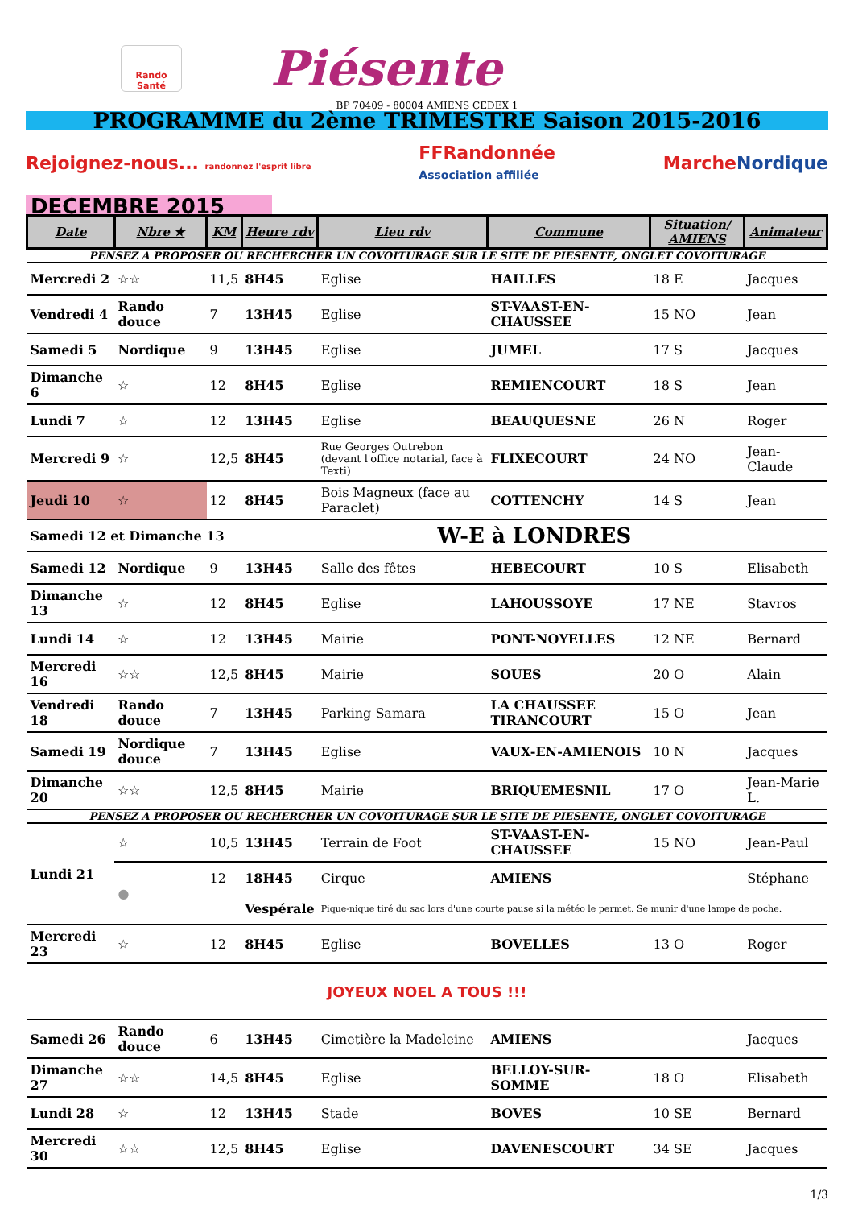Rando Santé
Piésente
BP 70409 - 80004 AMIENS CEDEX 1
PROGRAMME du 2ème TRIMESTRE Saison 2015-2016
Rejoignez-nous... randonnez l'esprit libre FFRandonnée
Association affiliée MarcheNordique
DECEMBRE 2015
| Date | Nbre ★ | KM | Heure rdv | Lieu rdv | Commune | Situation/ AMIENS | Animateur |
| --- | --- | --- | --- | --- | --- | --- | --- |
| PENSEZ A PROPOSER OU RECHERCHER UN COVOITURAGE SUR LE SITE DE PIESENTE, ONGLET COVOITURAGE | | | | | | | |
| Mercredi 2 | ☆☆ | 11,5 | 8H45 | Eglise | HAILLES | 18 E | Jacques |
| Vendredi 4 | Rando douce | 7 | 13H45 | Eglise | ST-VAAST-EN-CHAUSSEE | 15 NO | Jean |
| Samedi 5 | Nordique | 9 | 13H45 | Eglise | JUMEL | 17 S | Jacques |
| Dimanche 6 | ☆ | 12 | 8H45 | Eglise | REMIENCOURT | 18 S | Jean |
| Lundi 7 | ☆ | 12 | 13H45 | Eglise | BEAUQUESNE | 26 N | Roger |
| Mercredi 9 | ☆ | 12,5 | 8H45 | Rue Georges Outrebon (devant l'office notarial, face à Texti) | FLIXECOURT | 24 NO | Jean-Claude |
| Jeudi 10 | ☆ | 12 | 8H45 | Bois Magneux (face au Paraclet) | COTTENCHY | 14 S | Jean |
| Samedi 12 et Dimanche 13 | | | W-E à LONDRES | | | | |
| Samedi 12 | Nordique | 9 | 13H45 | Salle des fêtes | HEBECOURT | 10 S | Elisabeth |
| Dimanche 13 | ☆ | 12 | 8H45 | Eglise | LAHOUSSOYE | 17 NE | Stavros |
| Lundi 14 | ☆ | 12 | 13H45 | Mairie | PONT-NOYELLES | 12 NE | Bernard |
| Mercredi 16 | ☆☆ | 12,5 | 8H45 | Mairie | SOUES | 20 O | Alain |
| Vendredi 18 | Rando douce | 7 | 13H45 | Parking Samara | LA CHAUSSEE TIRANCOURT | 15 O | Jean |
| Samedi 19 | Nordique douce | 7 | 13H45 | Eglise | VAUX-EN-AMIENOIS | 10 N | Jacques |
| Dimanche 20 | ☆☆ | 12,5 | 8H45 | Mairie | BRIQUEMESNIL | 17 O | Jean-Marie L. |
| PENSEZ A PROPOSER OU RECHERCHER UN COVOITURAGE SUR LE SITE DE PIESENTE, ONGLET COVOITURAGE | | | | | | | |
| Lundi 21 | ☆ | 10,5 | 13H45 | Terrain de Foot | ST-VAAST-EN-CHAUSSEE | 15 NO | Jean-Paul |
| | ● | 12 | 18H45 | Cirque | AMIENS | | Stéphane |
| | | | Vespérale | Pique-nique tiré du sac lors d'une courte pause si la météo le permet. Se munir d'une lampe de poche. | | | |
| Mercredi 23 | ☆ | 12 | 8H45 | Eglise | BOVELLES | 13 O | Roger |
| JOYEUX NOEL A TOUS !!! | | | | | | | |
| Samedi 26 | Rando douce | 6 | 13H45 | Cimetière la Madeleine | AMIENS | | Jacques |
| Dimanche 27 | ☆☆ | 14,5 | 8H45 | Eglise | BELLOY-SUR-SOMME | 18 O | Elisabeth |
| Lundi 28 | ☆ | 12 | 13H45 | Stade | BOVES | 10 SE | Bernard |
| Mercredi 30 | ☆☆ | 12,5 | 8H45 | Eglise | DAVENESCOURT | 34 SE | Jacques |
1/3